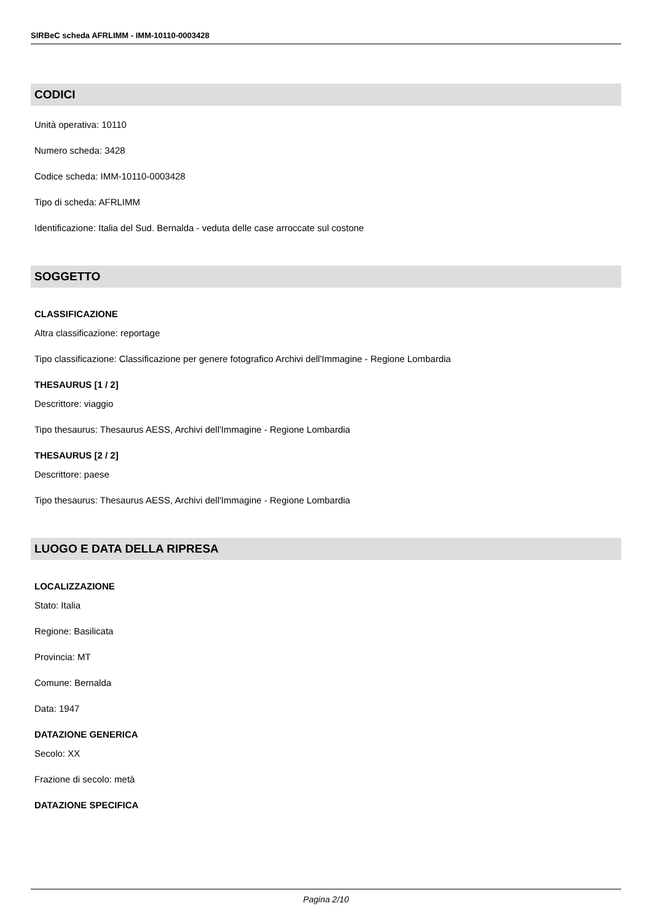SIRBeC scheda AFRLIMM - IMM-10110-0003428
CODICI
Unità operativa: 10110
Numero scheda: 3428
Codice scheda: IMM-10110-0003428
Tipo di scheda: AFRLIMM
Identificazione: Italia del Sud. Bernalda - veduta delle case arroccate sul costone
SOGGETTO
CLASSIFICAZIONE
Altra classificazione: reportage
Tipo classificazione: Classificazione per genere fotografico Archivi dell'Immagine - Regione Lombardia
THESAURUS [1 / 2]
Descrittore: viaggio
Tipo thesaurus: Thesaurus AESS, Archivi dell'Immagine - Regione Lombardia
THESAURUS [2 / 2]
Descrittore: paese
Tipo thesaurus: Thesaurus AESS, Archivi dell'Immagine - Regione Lombardia
LUOGO E DATA DELLA RIPRESA
LOCALIZZAZIONE
Stato: Italia
Regione: Basilicata
Provincia: MT
Comune: Bernalda
Data: 1947
DATAZIONE GENERICA
Secolo: XX
Frazione di secolo: metà
DATAZIONE SPECIFICA
Pagina 2/10